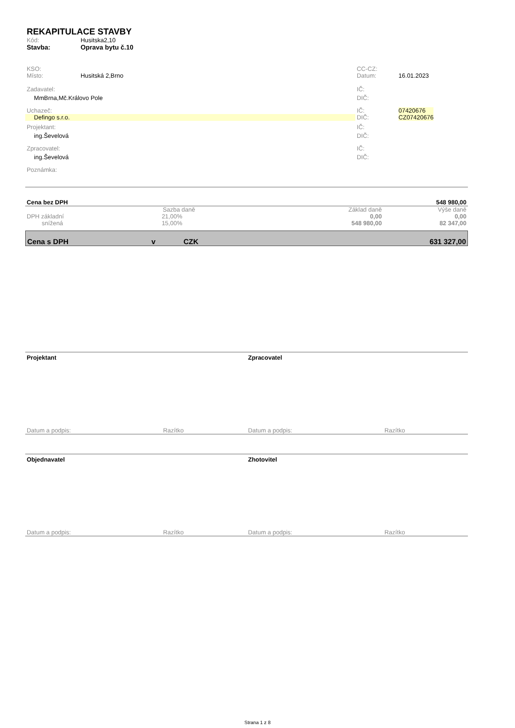REKAPITULACE STAVBY
| Kód: | Husitska2,10 |
| Stavba: | Oprava bytu č.10 |
| KSO: | | CC-CZ: | |
| Místo: | Husitská 2,Brno | Datum: | 16.01.2023 |
| Zadavatel: | | IČ: | |
| MmBrna,Mč.Královo Pole | | DIČ: | |
| Uchazeč: | | IČ: | 07420676 |
| Defingo s.r.o. | | DIČ: | CZ07420676 |
| Projektant: | | IČ: | |
| ing.Ševelová | | DIČ: | |
| Zpracovatel: | | IČ: | |
| ing.Ševelová | | DIČ: | |
| Poznámka: | | | |
| Cena bez DPH | 548 980,00 | | |
| | Sazba daně | Základ daně | Výše daně |
| DPH základní | 21,00% | 0,00 | 0,00 |
| snížená | 15,00% | 548 980,00 | 82 347,00 |
| Cena s DPH | v | CZK | 631 327,00 |
| Projektant | Zpracovatel |
| Datum a podpis: Razítko | Datum a podpis: Razítko |
| Objednavatel | Zhotovitel |
| Datum a podpis: Razítko | Datum a podpis: Razítko |
Strana 1 z 8